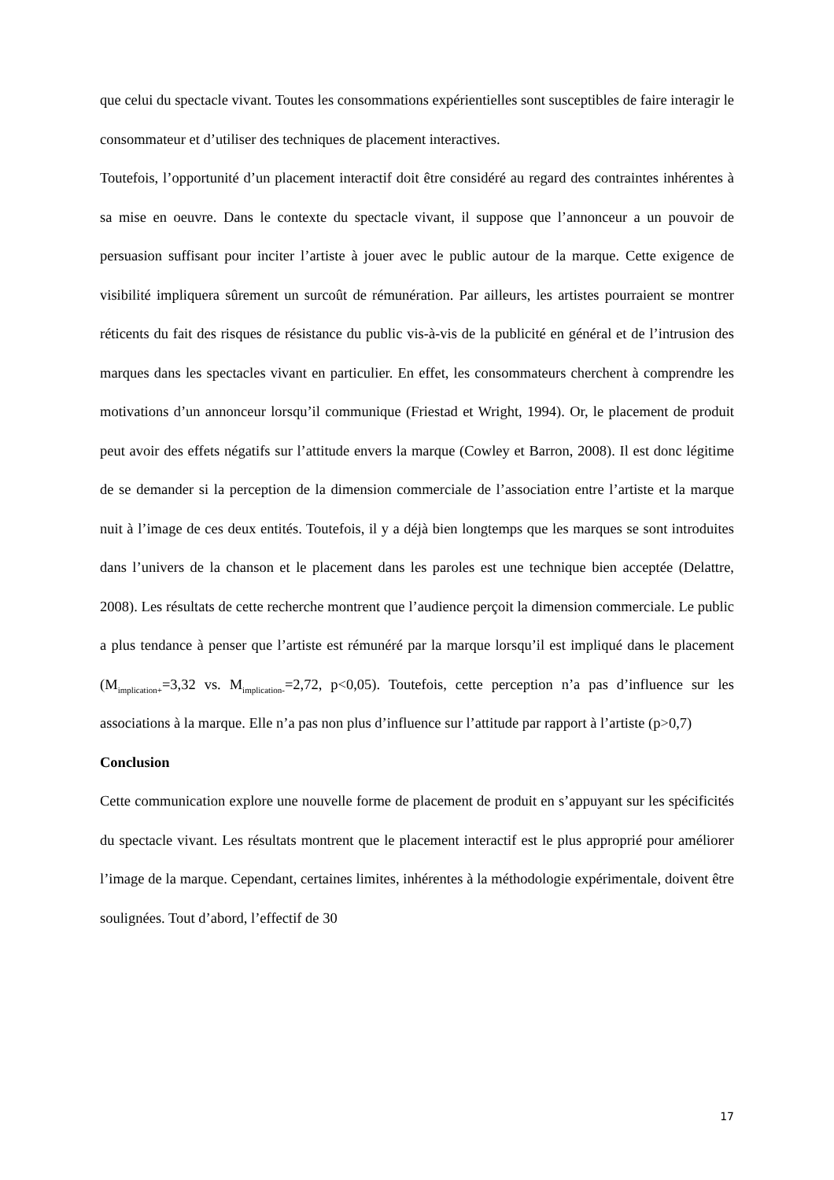que celui du spectacle vivant. Toutes les consommations expérientielles sont susceptibles de faire interagir le consommateur et d’utiliser des techniques de placement interactives.
Toutefois, l’opportunité d’un placement interactif doit être considéré au regard des contraintes inhérentes à sa mise en oeuvre. Dans le contexte du spectacle vivant, il suppose que l’annonceur a un pouvoir de persuasion suffisant pour inciter l’artiste à jouer avec le public autour de la marque. Cette exigence de visibilité impliquera sûrement un surcoût de rémunération. Par ailleurs, les artistes pourraient se montrer réticents du fait des risques de résistance du public vis-à-vis de la publicité en général et de l’intrusion des marques dans les spectacles vivant en particulier. En effet, les consommateurs cherchent à comprendre les motivations d’un annonceur lorsqu’il communique (Friestad et Wright, 1994). Or, le placement de produit peut avoir des effets négatifs sur l’attitude envers la marque (Cowley et Barron, 2008). Il est donc légitime de se demander si la perception de la dimension commerciale de l’association entre l’artiste et la marque nuit à l’image de ces deux entités. Toutefois, il y a déjà bien longtemps que les marques se sont introduites dans l’univers de la chanson et le placement dans les paroles est une technique bien acceptée (Delattre, 2008). Les résultats de cette recherche montrent que l’audience perçoit la dimension commerciale. Le public a plus tendance à penser que l’artiste est rémunéré par la marque lorsqu’il est impliqué dans le placement (M<sub>implication+</sub>=3,32 vs. M<sub>implication-</sub>=2,72, p<0,05). Toutefois, cette perception n’a pas d’influence sur les associations à la marque. Elle n’a pas non plus d’influence sur l’attitude par rapport à l’artiste (p>0,7)
Conclusion
Cette communication explore une nouvelle forme de placement de produit en s’appuyant sur les spécificités du spectacle vivant. Les résultats montrent que le placement interactif est le plus approprié pour améliorer l’image de la marque. Cependant, certaines limites, inhérentes à la méthodologie expérimentale, doivent être soulignées. Tout d’abord, l’effectif de 30
17